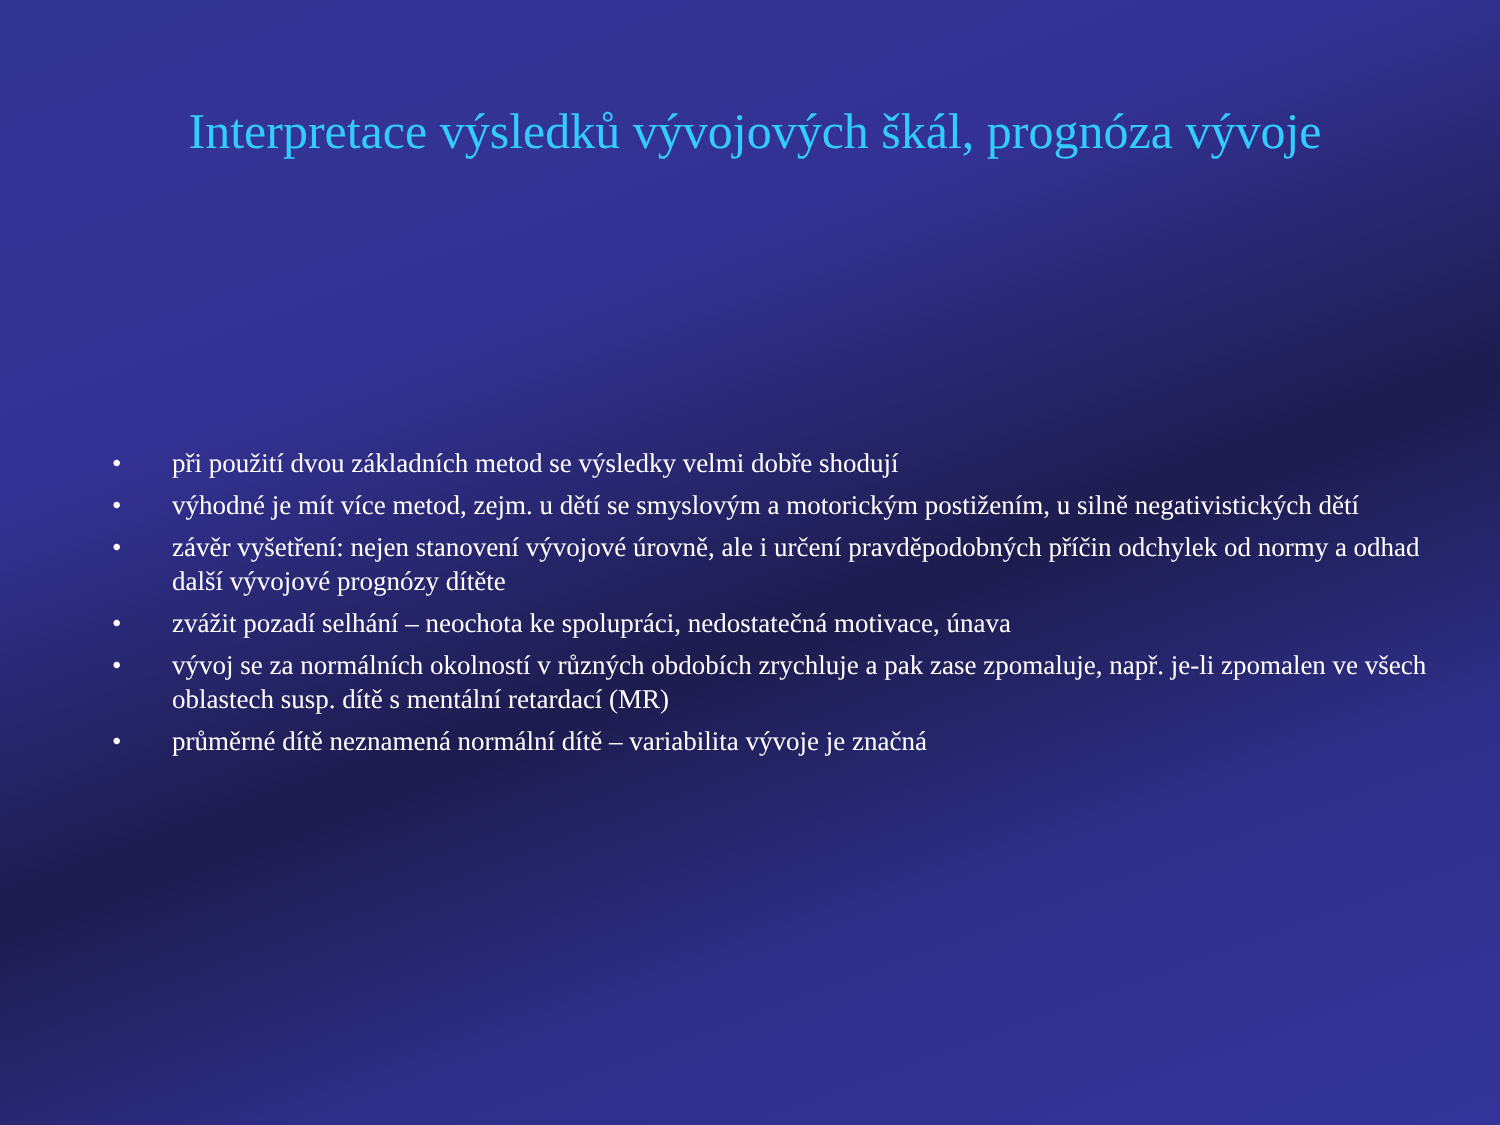Interpretace výsledků vývojových škál, prognóza vývoje
• při použití dvou základních metod se výsledky velmi dobře shodují
• výhodné je mít více metod, zejm. u dětí se smyslovým a motorickým postižením, u silně negativistických dětí
• závěr vyšetření: nejen stanovení vývojové úrovně, ale i určení pravděpodobných příčin odchylek od normy a odhad další vývojové prognózy dítěte
• zvážit pozadí selhání – neochota ke spolupráci, nedostatečná motivace, únava
• vývoj se za normálních okolností v různých obdobích zrychluje a pak zase zpomaluje, např. je-li zpomalen ve všech oblastech susp. dítě s mentální retardací (MR)
• průměrné dítě neznamená normální dítě – variabilita vývoje je značná